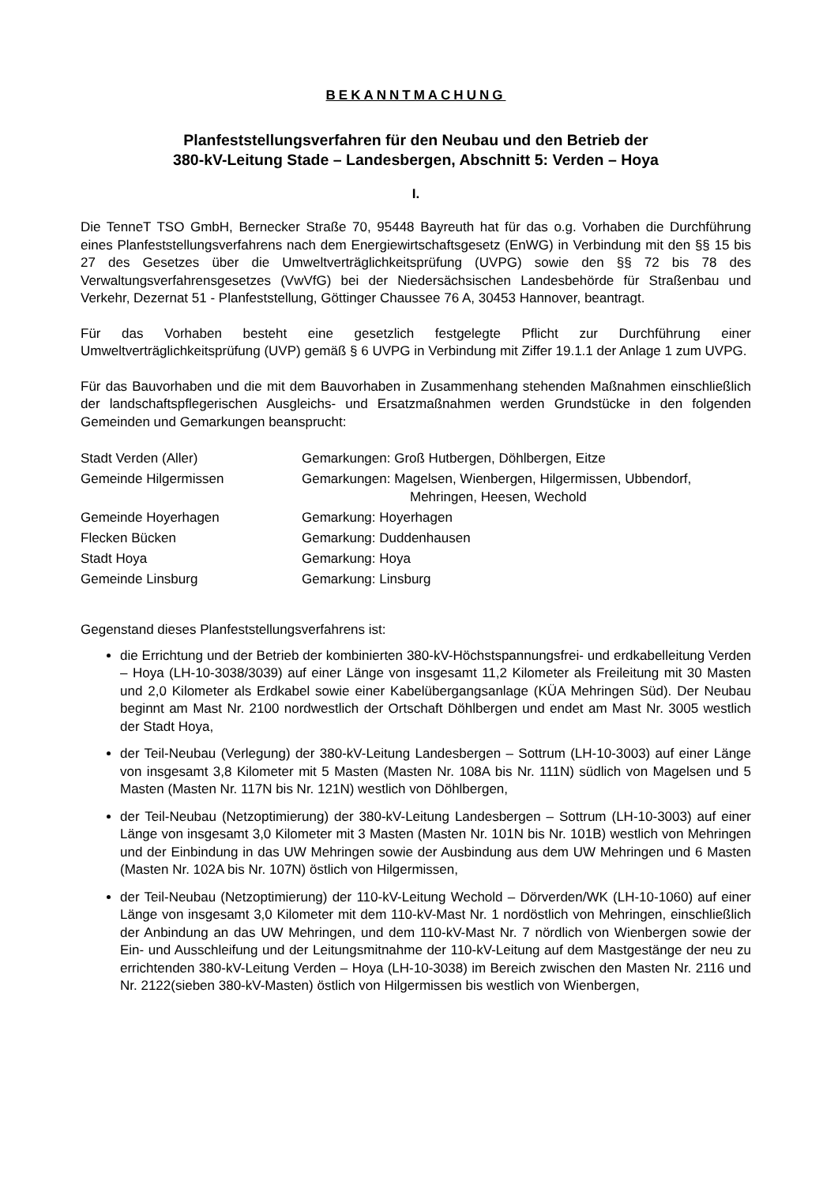BEKANNTMACHUNG
Planfeststellungsverfahren für den Neubau und den Betrieb der
380-kV-Leitung Stade – Landesbergen, Abschnitt 5: Verden – Hoya
I.
Die TenneT TSO GmbH, Bernecker Straße 70, 95448 Bayreuth hat für das o.g. Vorhaben die Durchführung eines Planfeststellungsverfahrens nach dem Energiewirtschaftsgesetz (EnWG) in Verbindung mit den §§ 15 bis 27 des Gesetzes über die Umweltverträglichkeitsprüfung (UVPG) sowie den §§ 72 bis 78 des Verwaltungsverfahrensgesetzes (VwVfG) bei der Niedersächsischen Landesbehörde für Straßenbau und Verkehr, Dezernat 51 - Planfeststellung, Göttinger Chaussee 76 A, 30453 Hannover, beantragt.
Für das Vorhaben besteht eine gesetzlich festgelegte Pflicht zur Durchführung einer Umweltverträglichkeitsprüfung (UVP) gemäß § 6 UVPG in Verbindung mit Ziffer 19.1.1 der Anlage 1 zum UVPG.
Für das Bauvorhaben und die mit dem Bauvorhaben in Zusammenhang stehenden Maßnahmen einschließlich der landschaftspflegerischen Ausgleichs- und Ersatzmaßnahmen werden Grundstücke in den folgenden Gemeinden und Gemarkungen beansprucht:
| Stadt Verden (Aller) | Gemarkungen: Groß Hutbergen, Döhlbergen, Eitze |
| Gemeinde Hilgermissen | Gemarkungen: Magelsen, Wienbergen, Hilgermissen, Ubbendorf, Mehringen, Heesen, Wechold |
| Gemeinde Hoyerhagen | Gemarkung: Hoyerhagen |
| Flecken Bücken | Gemarkung: Duddenhausen |
| Stadt Hoya | Gemarkung: Hoya |
| Gemeinde Linsburg | Gemarkung: Linsburg |
Gegenstand dieses Planfeststellungsverfahrens ist:
die Errichtung und der Betrieb der kombinierten 380-kV-Höchstspannungsfrei- und erdkabelleitung Verden – Hoya (LH-10-3038/3039) auf einer Länge von insgesamt 11,2 Kilometer als Freileitung mit 30 Masten und 2,0 Kilometer als Erdkabel sowie einer Kabelübergangsanlage (KÜA Mehringen Süd). Der Neubau beginnt am Mast Nr. 2100 nordwestlich der Ortschaft Döhlbergen und endet am Mast Nr. 3005 westlich der Stadt Hoya,
der Teil-Neubau (Verlegung) der 380-kV-Leitung Landesbergen – Sottrum (LH-10-3003) auf einer Länge von insgesamt 3,8 Kilometer mit 5 Masten (Masten Nr. 108A bis Nr. 111N) südlich von Magelsen und 5 Masten (Masten Nr. 117N bis Nr. 121N) westlich von Döhlbergen,
der Teil-Neubau (Netzoptimierung) der 380-kV-Leitung Landesbergen – Sottrum (LH-10-3003) auf einer Länge von insgesamt 3,0 Kilometer mit 3 Masten (Masten Nr. 101N bis Nr. 101B) westlich von Mehringen und der Einbindung in das UW Mehringen sowie der Ausbindung aus dem UW Mehringen und 6 Masten (Masten Nr. 102A bis Nr. 107N) östlich von Hilgermissen,
der Teil-Neubau (Netzoptimierung) der 110-kV-Leitung Wechold – Dörverden/WK (LH-10-1060) auf einer Länge von insgesamt 3,0 Kilometer mit dem 110-kV-Mast Nr. 1 nordöstlich von Mehringen, einschließlich der Anbindung an das UW Mehringen, und dem 110-kV-Mast Nr. 7 nördlich von Wienbergen sowie der Ein- und Ausschleifung und der Leitungsmitnahme der 110-kV-Leitung auf dem Mastgestänge der neu zu errichtenden 380-kV-Leitung Verden – Hoya (LH-10-3038) im Bereich zwischen den Masten Nr. 2116 und Nr. 2122(sieben 380-kV-Masten) östlich von Hilgermissen bis westlich von Wienbergen,